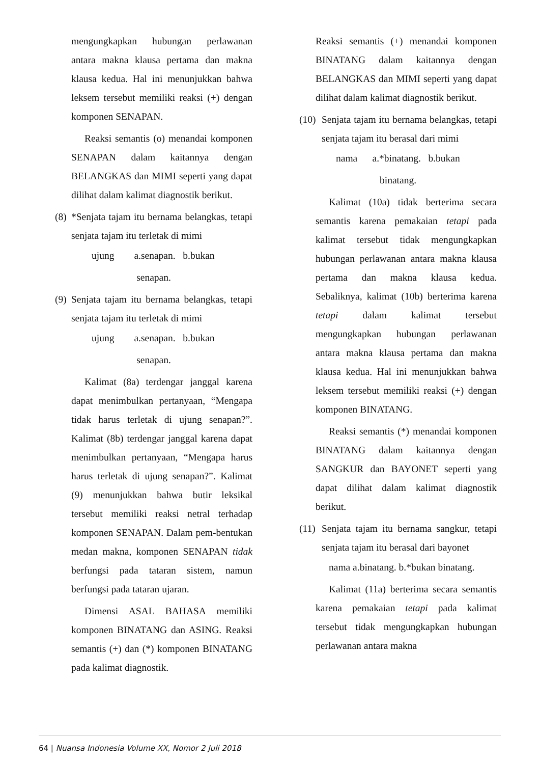mengungkapkan hubungan perlawanan antara makna klausa pertama dan makna klausa kedua. Hal ini menunjukkan bahwa leksem tersebut memiliki reaksi (+) dengan komponen SENAPAN.
Reaksi semantis (o) menandai komponen SENAPAN dalam kaitannya dengan BELANGKAS dan MIMI seperti yang dapat dilihat dalam kalimat diagnostik berikut.
(8) *Senjata tajam itu bernama belangkas, tetapi senjata tajam itu terletak di mimi
ujung a.senapan. b.bukan
senapan.
(9) Senjata tajam itu bernama belangkas, tetapi senjata tajam itu terletak di mimi
ujung a.senapan. b.bukan
senapan.
Kalimat (8a) terdengar janggal karena dapat menimbulkan pertanyaan, “Mengapa tidak harus terletak di ujung senapan?”. Kalimat (8b) terdengar janggal karena dapat menimbulkan pertanyaan, “Mengapa harus harus terletak di ujung senapan?”. Kalimat (9) menunjukkan bahwa butir leksikal tersebut memiliki reaksi netral terhadap komponen SENAPAN. Dalam pem-bentukan medan makna, komponen SENAPAN tidak berfungsi pada tataran sistem, namun berfungsi pada tataran ujaran.
Dimensi ASAL BAHASA memiliki komponen BINATANG dan ASING. Reaksi semantis (+) dan (*) komponen BINATANG pada kalimat diagnostik.
Reaksi semantis (+) menandai komponen BINATANG dalam kaitannya dengan BELANGKAS dan MIMI seperti yang dapat dilihat dalam kalimat diagnostik berikut.
(10) Senjata tajam itu bernama belangkas, tetapi senjata tajam itu berasal dari mimi
nama a.*binatang. b.bukan
binatang.
Kalimat (10a) tidak berterima secara semantis karena pemakaian tetapi pada kalimat tersebut tidak mengungkapkan hubungan perlawanan antara makna klausa pertama dan makna klausa kedua. Sebaliknya, kalimat (10b) berterima karena tetapi dalam kalimat tersebut mengungkapkan hubungan perlawanan antara makna klausa pertama dan makna klausa kedua. Hal ini menunjukkan bahwa leksem tersebut memiliki reaksi (+) dengan komponen BINATANG.
Reaksi semantis (*) menandai komponen BINATANG dalam kaitannya dengan SANGKUR dan BAYONET seperti yang dapat dilihat dalam kalimat diagnostik berikut.
(11) Senjata tajam itu bernama sangkur, tetapi senjata tajam itu berasal dari bayonet
nama a.binatang. b.*bukan binatang.
Kalimat (11a) berterima secara semantis karena pemakaian tetapi pada kalimat tersebut tidak mengungkapkan hubungan perlawanan antara makna
64 | Nuansa Indonesia Volume XX, Nomor 2 Juli 2018